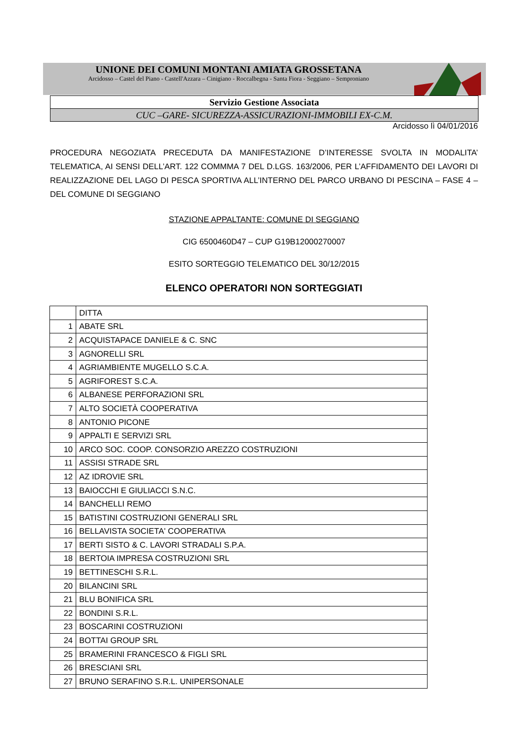UNIONE DEI COMUNI MONTANI AMIATA GROSSETANA
Arcidosso – Castel del Piano - Castell'Azzara – Cinigiano - Roccalbegna - Santa Fiora - Seggiano – Semproniano
Servizio Gestione Associata
CUC –GARE- SICUREZZA-ASSICURAZIONI-IMMOBILI EX-C.M.
Arcidosso lì 04/01/2016
PROCEDURA NEGOZIATA PRECEDUTA DA MANIFESTAZIONE D’INTERESSE SVOLTA IN MODALITA’ TELEMATICA, AI SENSI DELL’ART. 122 COMMMA 7 DEL D.LGS. 163/2006, PER L’AFFIDAMENTO DEI LAVORI DI REALIZZAZIONE DEL LAGO DI PESCA SPORTIVA ALL’INTERNO DEL PARCO URBANO DI PESCINA – FASE 4 – DEL COMUNE DI SEGGIANO
STAZIONE APPALTANTE: COMUNE DI SEGGIANO
CIG 6500460D47 – CUP G19B12000270007
ESITO SORTEGGIO TELEMATICO DEL 30/12/2015
ELENCO OPERATORI NON SORTEGGIATI
| | DITTA |
| 1 | ABATE SRL |
| 2 | ACQUISTAPACE DANIELE & C. SNC |
| 3 | AGNORELLI SRL |
| 4 | AGRIAMBIENTE MUGELLO S.C.A. |
| 5 | AGRIFOREST S.C.A. |
| 6 | ALBANESE PERFORAZIONI SRL |
| 7 | ALTO SOCIETÀ COOPERATIVA |
| 8 | ANTONIO PICONE |
| 9 | APPALTI E SERVIZI SRL |
| 10 | ARCO SOC. COOP. CONSORZIO AREZZO COSTRUZIONI |
| 11 | ASSISI STRADE SRL |
| 12 | AZ IDROVIE SRL |
| 13 | BAIOCCHI E GIULIACCI S.N.C. |
| 14 | BANCHELLI REMO |
| 15 | BATISTINI COSTRUZIONI GENERALI SRL |
| 16 | BELLAVISTA SOCIETA' COOPERATIVA |
| 17 | BERTI SISTO & C. LAVORI STRADALI S.P.A. |
| 18 | BERTOIA IMPRESA COSTRUZIONI SRL |
| 19 | BETTINESCHI S.R.L. |
| 20 | BILANCINI SRL |
| 21 | BLU BONIFICA SRL |
| 22 | BONDINI S.R.L. |
| 23 | BOSCARINI COSTRUZIONI |
| 24 | BOTTAI GROUP SRL |
| 25 | BRAMERINI FRANCESCO & FIGLI SRL |
| 26 | BRESCIANI SRL |
| 27 | BRUNO SERAFINO S.R.L. UNIPERSONALE |